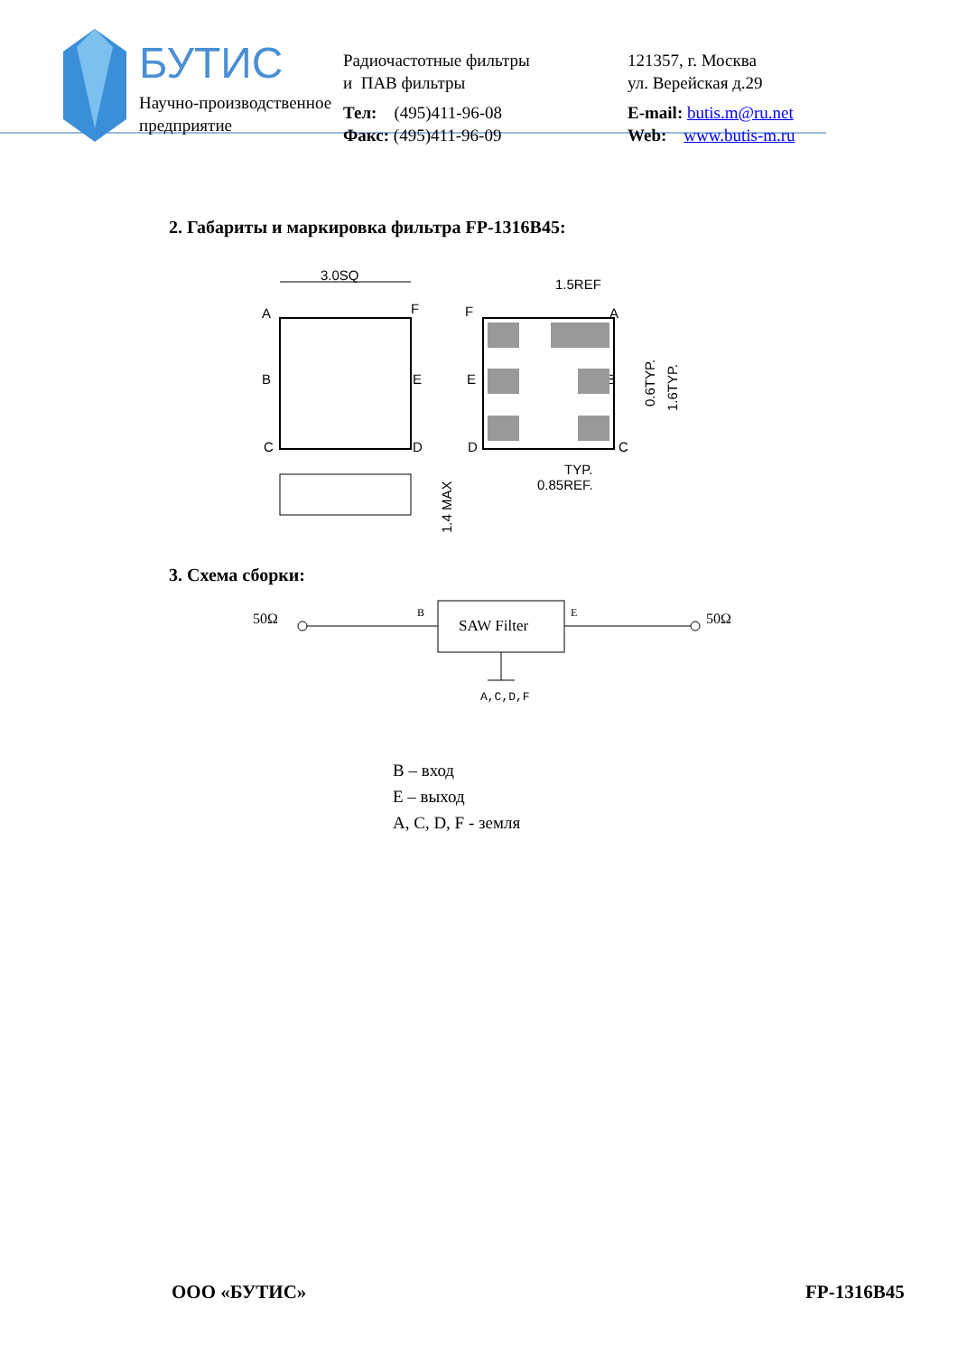БУТИС
Научно-производственное
предприятие
Радиочастотные фильтры
и ПАВ фильтры
Тел: (495)411-96-08
Факс: (495)411-96-09
121357, г. Москва
ул. Верейская д.29
E-mail: butis.m@ru.net
Web: www.butis-m.ru
2. Габариты и маркировка фильтра FP-1316B45:
3.0SQ
A
F
B
E
C
D
1.4 MAX
F
A
E
B
D
C
1.5REF
0.6TYP.
1.6TYP.
TYP.
0.85REF.
3. Схема сборки:
50Ω
B
SAW Filter
E
50Ω
A,C,D,F
B – вход
E – выход
A, C, D, F - земля
ООО «БУТИС» FP-1316B45